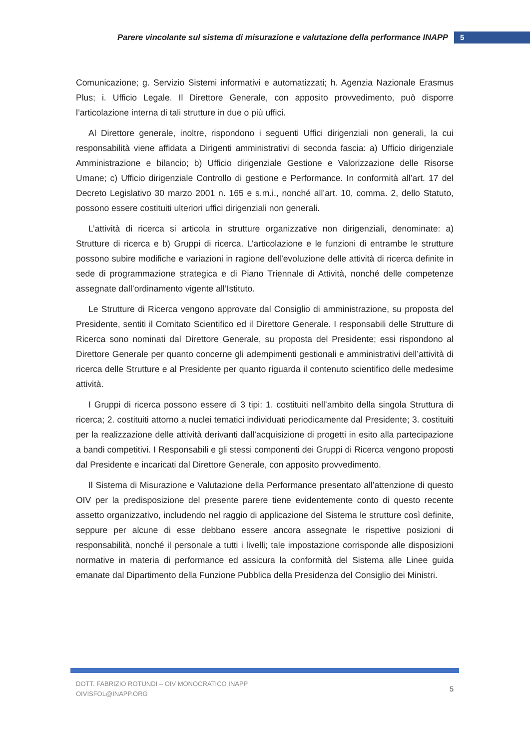Parere vincolante sul sistema di misurazione e valutazione della performance INAPP 5
Comunicazione; g. Servizio Sistemi informativi e automatizzati; h. Agenzia Nazionale Erasmus Plus; i. Ufficio Legale. Il Direttore Generale, con apposito provvedimento, può disporre l’articolazione interna di tali strutture in due o più uffici.
Al Direttore generale, inoltre, rispondono i seguenti Uffici dirigenziali non generali, la cui responsabilità viene affidata a Dirigenti amministrativi di seconda fascia: a) Ufficio dirigenziale Amministrazione e bilancio; b) Ufficio dirigenziale Gestione e Valorizzazione delle Risorse Umane; c) Ufficio dirigenziale Controllo di gestione e Performance. In conformità all’art. 17 del Decreto Legislativo 30 marzo 2001 n. 165 e s.m.i., nonché all’art. 10, comma. 2, dello Statuto, possono essere costituiti ulteriori uffici dirigenziali non generali.
L’attività di ricerca si articola in strutture organizzative non dirigenziali, denominate: a) Strutture di ricerca e b) Gruppi di ricerca. L’articolazione e le funzioni di entrambe le strutture possono subire modifiche e variazioni in ragione dell’evoluzione delle attività di ricerca definite in sede di programmazione strategica e di Piano Triennale di Attività, nonché delle competenze assegnate dall’ordinamento vigente all’Istituto.
Le Strutture di Ricerca vengono approvate dal Consiglio di amministrazione, su proposta del Presidente, sentiti il Comitato Scientifico ed il Direttore Generale. I responsabili delle Strutture di Ricerca sono nominati dal Direttore Generale, su proposta del Presidente; essi rispondono al Direttore Generale per quanto concerne gli adempimenti gestionali e amministrativi dell’attività di ricerca delle Strutture e al Presidente per quanto riguarda il contenuto scientifico delle medesime attività.
I Gruppi di ricerca possono essere di 3 tipi: 1. costituiti nell’ambito della singola Struttura di ricerca; 2. costituiti attorno a nuclei tematici individuati periodicamente dal Presidente; 3. costituiti per la realizzazione delle attività derivanti dall’acquisizione di progetti in esito alla partecipazione a bandi competitivi. I Responsabili e gli stessi componenti dei Gruppi di Ricerca vengono proposti dal Presidente e incaricati dal Direttore Generale, con apposito provvedimento.
Il Sistema di Misurazione e Valutazione della Performance presentato all’attenzione di questo OIV per la predisposizione del presente parere tiene evidentemente conto di questo recente assetto organizzativo, includendo nel raggio di applicazione del Sistema le strutture così definite, seppure per alcune di esse debbano essere ancora assegnate le rispettive posizioni di responsabilità, nonché il personale a tutti i livelli; tale impostazione corrisponde alle disposizioni normative in materia di performance ed assicura la conformità del Sistema alle Linee guida emanate dal Dipartimento della Funzione Pubblica della Presidenza del Consiglio dei Ministri.
DOTT. FABRIZIO ROTUNDI – OIV MONOCRATICO INAPP
OIVISFOL@INAPP.ORG
5